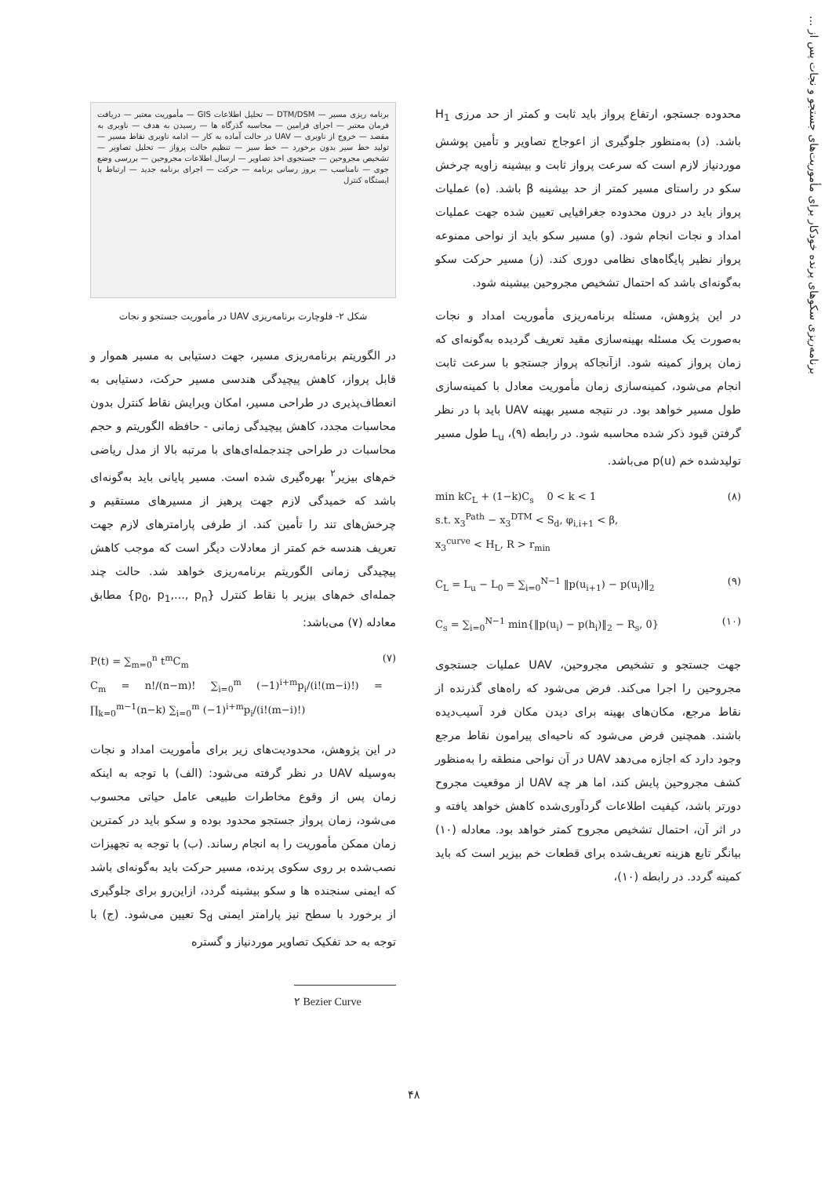برنامه‌ریزی سکوهای پرنده خودکار برای مأموریت‌های جستجو و نجات پس از ...
برنامه ریزی مسیر — DTM/DSM — تحلیل اطلاعات GIS — مأموریت معتبر — دریافت فرمان معتبر — اجرای فرامین — محاسبه گذرگاه ها — رسیدن به هدف — ناوبری به مقصد — خروج از ناوبری — UAV در حالت آماده به کار — ادامه ناوبری نقاط مسیر — تولید خط سیر بدون برخورد — خط سیر — تنظیم حالت پرواز — تحلیل تصاویر — تشخیص مجروحین — جستجوی اخذ تصاویر — ارسال اطلاعات مجروحین — بررسی وضع جوی — نامناسب — بروز رسانی برنامه — حرکت — اجرای برنامه جدید — ارتباط با ایستگاه کنترل
شکل ۲- فلوچارت برنامه‌ریزی UAV در مأموریت جستجو و نجات
در الگوریتم برنامه‌ریزی مسیر، جهت دستیابی به مسیر هموار و قابل پرواز، کاهش پیچیدگی هندسی مسیر حرکت، دستیابی به انعطاف‌پذیری در طراحی مسیر، امکان ویرایش نقاط کنترل بدون محاسبات مجدد، کاهش پیچیدگی زمانی - حافظه الگوریتم و حجم محاسبات در طراحی چندجمله‌ای‌های با مرتبه بالا از مدل ریاضی خم‌های بیزیر<sup>۲</sup> بهره‌گیری شده است. مسیر پایانی باید به‌گونه‌ای باشد که خمیدگی لازم جهت پرهیز از مسیرهای مستقیم و چرخش‌های تند را تأمین کند. از طرفی پارامترهای لازم جهت تعریف هندسه خم کمتر از معادلات دیگر است که موجب کاهش پیچیدگی زمانی الگوریتم برنامه‌ریزی خواهد شد. حالت چند جمله‌ای خم‌های بیزیر با نقاط کنترل {p<sub>0</sub>, p<sub>1</sub>,..., p<sub>n</sub>} مطابق معادله (۷) می‌باشد:
P(t) = ∑<sub>m=0</sub><sup>n</sup> t<sup>m</sup>C<sub>m</sub>
C<sub>m</sub> = n!/(n−m)! ∑<sub>i=0</sub><sup>m</sup> (−1)<sup>i+m</sup>p<sub>i</sub>/(i!(m−i)!) = ∏<sub>k=0</sub><sup>m−1</sup>(n−k) ∑<sub>i=0</sub><sup>m</sup> (−1)<sup>i+m</sup>p<sub>i</sub>/(i!(m−i)!)
(۷)
در این پژوهش، محدودیت‌های زیر برای مأموریت امداد و نجات به‌وسیله UAV در نظر گرفته می‌شود: (الف) با توجه به اینکه زمان پس از وقوع مخاطرات طبیعی عامل حیاتی محسوب می‌شود، زمان پرواز جستجو محدود بوده و سکو باید در کمترین زمان ممکن مأموریت را به انجام رساند. (ب) با توجه به تجهیزات نصب‌شده بر روی سکوی پرنده، مسیر حرکت باید به‌گونه‌ای باشد که ایمنی سنجنده ها و سکو بیشینه گردد، ازاین‌رو برای جلوگیری از برخورد با سطح نیز پارامتر ایمنی S<sub>d</sub> تعیین می‌شود. (ج) با توجه به حد تفکیک تصاویر موردنیاز و گستره
۲ Bezier Curve
محدوده جستجو، ارتفاع پرواز باید ثابت و کمتر از حد مرزی H<sub>1</sub> باشد. (د) به‌منظور جلوگیری از اعوجاج تصاویر و تأمین پوشش موردنیاز لازم است که سرعت پرواز ثابت و بیشینه زاویه چرخش سکو در راستای مسیر کمتر از حد بیشینه β باشد. (ه) عملیات پرواز باید در درون محدوده جغرافیایی تعیین شده جهت عملیات امداد و نجات انجام شود. (و) مسیر سکو باید از نواحی ممنوعه پرواز نظیر پایگاه‌های نظامی دوری کند. (ز) مسیر حرکت سکو به‌گونه‌ای باشد که احتمال تشخیص مجروحین بیشینه شود.
در این پژوهش، مسئله برنامه‌ریزی مأموریت امداد و نجات به‌صورت یک مسئله بهینه‌سازی مقید تعریف گردیده به‌گونه‌ای که زمان پرواز کمینه شود. ازآنجاکه پرواز جستجو با سرعت ثابت انجام می‌شود، کمینه‌سازی زمان مأموریت معادل با کمینه‌سازی طول مسیر خواهد بود. در نتیجه مسیر بهینه UAV باید با در نظر گرفتن قیود ذکر شده محاسبه شود. در رابطه (۹)، L<sub>u</sub> طول مسیر تولیدشده خم p(u) می‌باشد.
min kC<sub>L</sub> + (1−k)C<sub>s</sub> 0 < k < 1
s.t. x<sub>3</sub><sup>Path</sup> − x<sub>3</sub><sup>DTM</sup> < S<sub>d</sub>, φ<sub>i,i+1</sub> < β,
x<sub>3</sub><sup>curve</sup> < H<sub>L</sub>, R > r<sub>min</sub>
(۸)
C<sub>L</sub> = L<sub>u</sub> − L<sub>0</sub> = ∑<sub>i=0</sub><sup>N−1</sup> ‖p(u<sub>i+1</sub>) − p(u<sub>i</sub>)‖<sub>2</sub>
(۹)
C<sub>s</sub> = ∑<sub>i=0</sub><sup>N−1</sup> min{‖p(u<sub>i</sub>) − p(h<sub>i</sub>)‖<sub>2</sub> − R<sub>s</sub>, 0}
(۱۰)
جهت جستجو و تشخیص مجروحین، UAV عملیات جستجوی مجروحین را اجرا می‌کند. فرض می‌شود که راه‌های گذرنده از نقاط مرجع، مکان‌های بهینه برای دیدن مکان فرد آسیب‌دیده باشند. همچنین فرض می‌شود که ناحیه‌ای پیرامون نقاط مرجع وجود دارد که اجازه می‌دهد UAV در آن نواحی منطقه را به‌منظور کشف مجروحین پایش کند، اما هر چه UAV از موقعیت مجروح دورتر باشد، کیفیت اطلاعات گردآوری‌شده کاهش خواهد یافته و در اثر آن، احتمال تشخیص مجروح کمتر خواهد بود. معادله (۱۰) بیانگر تابع هزینه تعریف‌شده برای قطعات خم بیزیر است که باید کمینه گردد. در رابطه (۱۰)،
۴۸